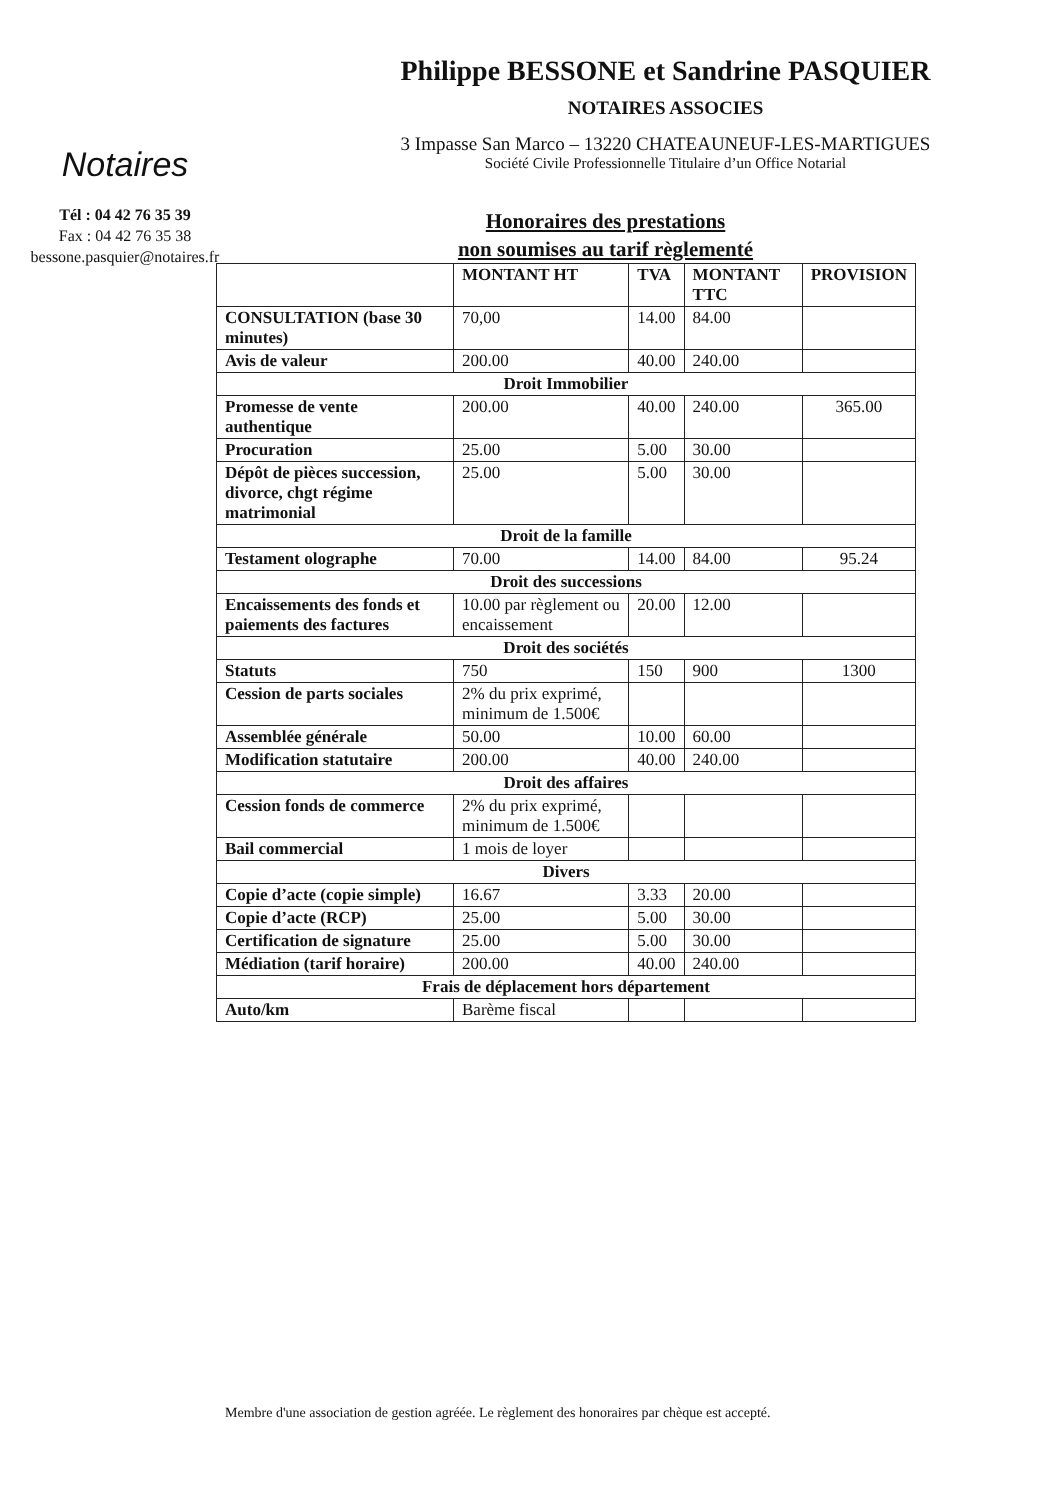Notaires
Tél : 04 42 76 35 39
Fax : 04 42 76 35 38
bessone.pasquier@notaires.fr
Philippe BESSONE et Sandrine PASQUIER
NOTAIRES ASSOCIES
3 Impasse San Marco – 13220 CHATEAUNEUF-LES-MARTIGUES
Société Civile Professionnelle Titulaire d’un Office Notarial
Honoraires des prestations
non soumises au tarif règlementé
| | MONTANT HT | TVA | MONTANT TTC | PROVISION |
| --- | --- | --- | --- | --- |
| CONSULTATION (base 30 minutes) | 70,00 | 14.00 | 84.00 | |
| Avis de valeur | 200.00 | 40.00 | 240.00 | |
| Droit Immobilier | | | | |
| Promesse de vente authentique | 200.00 | 40.00 | 240.00 | 365.00 |
| Procuration | 25.00 | 5.00 | 30.00 | |
| Dépôt de pièces succession, divorce, chgt régime matrimonial | 25.00 | 5.00 | 30.00 | |
| Droit de la famille | | | | |
| Testament olographe | 70.00 | 14.00 | 84.00 | 95.24 |
| Droit des successions | | | | |
| Encaissements des fonds et paiements des factures | 10.00 par règlement ou encaissement | 20.00 | 12.00 | |
| Droit des sociétés | | | | |
| Statuts | 750 | 150 | 900 | 1300 |
| Cession de parts sociales | 2% du prix exprimé, minimum de 1.500€ | | | |
| Assemblée générale | 50.00 | 10.00 | 60.00 | |
| Modification statutaire | 200.00 | 40.00 | 240.00 | |
| Droit des affaires | | | | |
| Cession fonds de commerce | 2% du prix exprimé, minimum de 1.500€ | | | |
| Bail commercial | 1 mois de loyer | | | |
| Divers | | | | |
| Copie d’acte (copie simple) | 16.67 | 3.33 | 20.00 | |
| Copie d’acte (RCP) | 25.00 | 5.00 | 30.00 | |
| Certification de signature | 25.00 | 5.00 | 30.00 | |
| Médiation (tarif horaire) | 200.00 | 40.00 | 240.00 | |
| Frais de déplacement hors département | | | | |
| Auto/km | Barème fiscal | | | |
Membre d'une association de gestion agréée. Le règlement des honoraires par chèque est accepté.